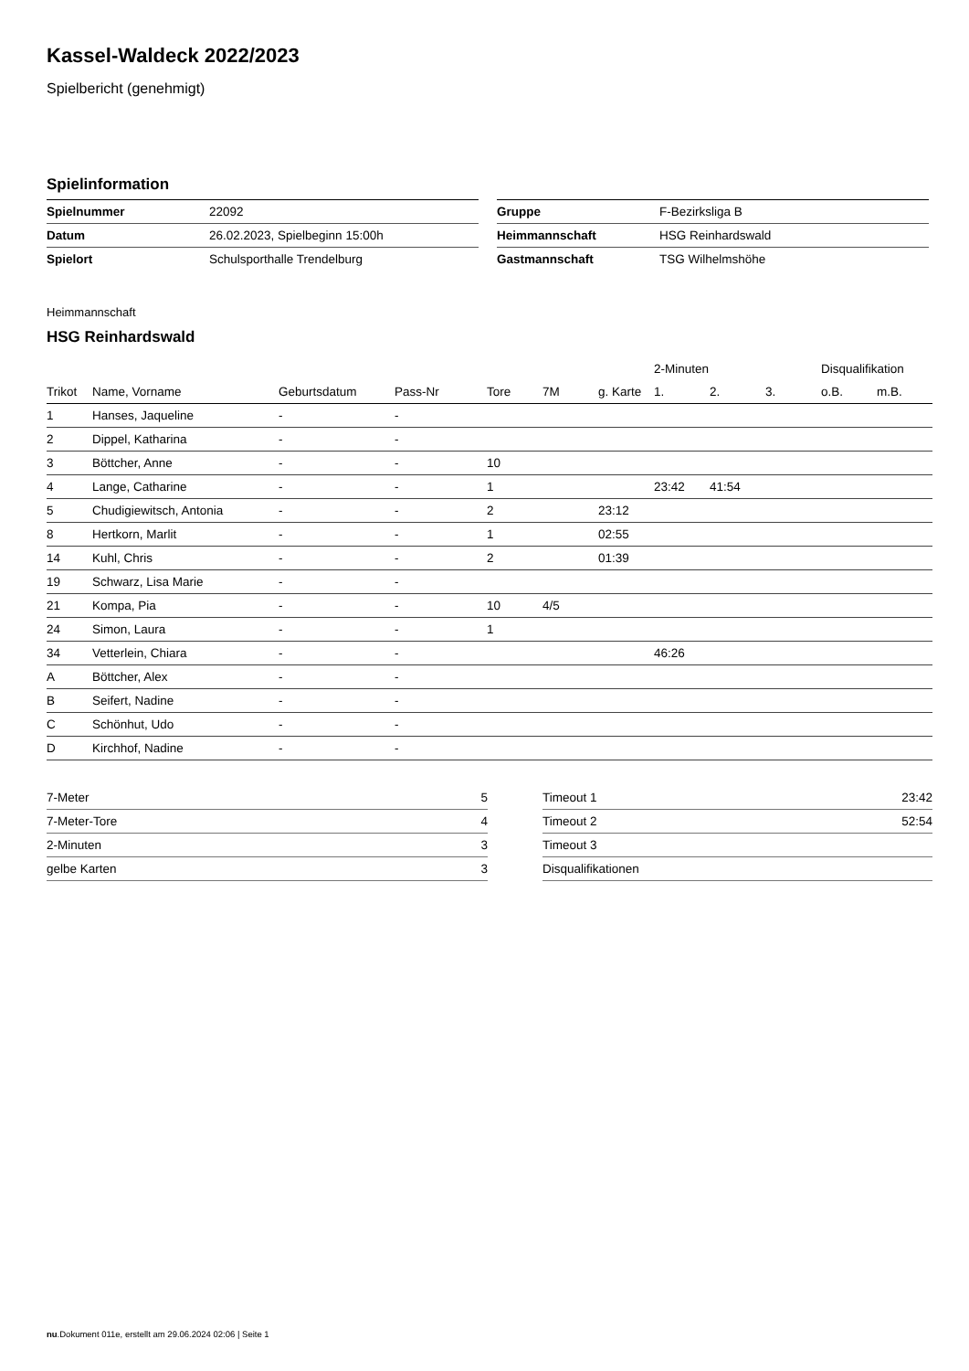Kassel-Waldeck 2022/2023
Spielbericht (genehmigt)
Spielinformation
| Spielnummer | 22092 |
| Datum | 26.02.2023, Spielbeginn 15:00h |
| Spielort | Schulsporthalle Trendelburg |
| Gruppe | F-Bezirksliga B |
| Heimmannschaft | HSG Reinhardswald |
| Gastmannschaft | TSG Wilhelmshöhe |
Heimmannschaft
HSG Reinhardswald
| | | | | | | | 2-Minuten | | | Disqualifikation | |
| --- | --- | --- | --- | --- | --- | --- | --- | --- | --- | --- | --- |
| Trikot | Name, Vorname | Geburtsdatum | Pass-Nr | Tore | 7M | g. Karte | 1. | 2. | 3. | o.B. | m.B. |
| 1 | Hanses, Jaqueline | - | - | | | | | | | | |
| 2 | Dippel, Katharina | - | - | | | | | | | | |
| 3 | Böttcher, Anne | - | - | 10 | | | | | | | |
| 4 | Lange, Catharine | - | - | 1 | | | 23:42 | 41:54 | | | |
| 5 | Chudigiewitsch, Antonia | - | - | 2 | | 23:12 | | | | | |
| 8 | Hertkorn, Marlit | - | - | 1 | | 02:55 | | | | | |
| 14 | Kuhl, Chris | - | - | 2 | | 01:39 | | | | | |
| 19 | Schwarz, Lisa Marie | - | - | | | | | | | | |
| 21 | Kompa, Pia | - | - | 10 | 4/5 | | | | | | |
| 24 | Simon, Laura | - | - | 1 | | | | | | | |
| 34 | Vetterlein, Chiara | - | - | | | | 46:26 | | | | |
| A | Böttcher, Alex | - | - | | | | | | | | |
| B | Seifert, Nadine | - | - | | | | | | | | |
| C | Schönhut, Udo | - | - | | | | | | | | |
| D | Kirchhof, Nadine | - | - | | | | | | | | |
| 7-Meter | 5 |
| 7-Meter-Tore | 4 |
| 2-Minuten | 3 |
| gelbe Karten | 3 |
| Timeout 1 | 23:42 |
| Timeout 2 | 52:54 |
| Timeout 3 | |
| Disqualifikationen | |
nu.Dokument 011e, erstellt am 29.06.2024 02:06 | Seite 1